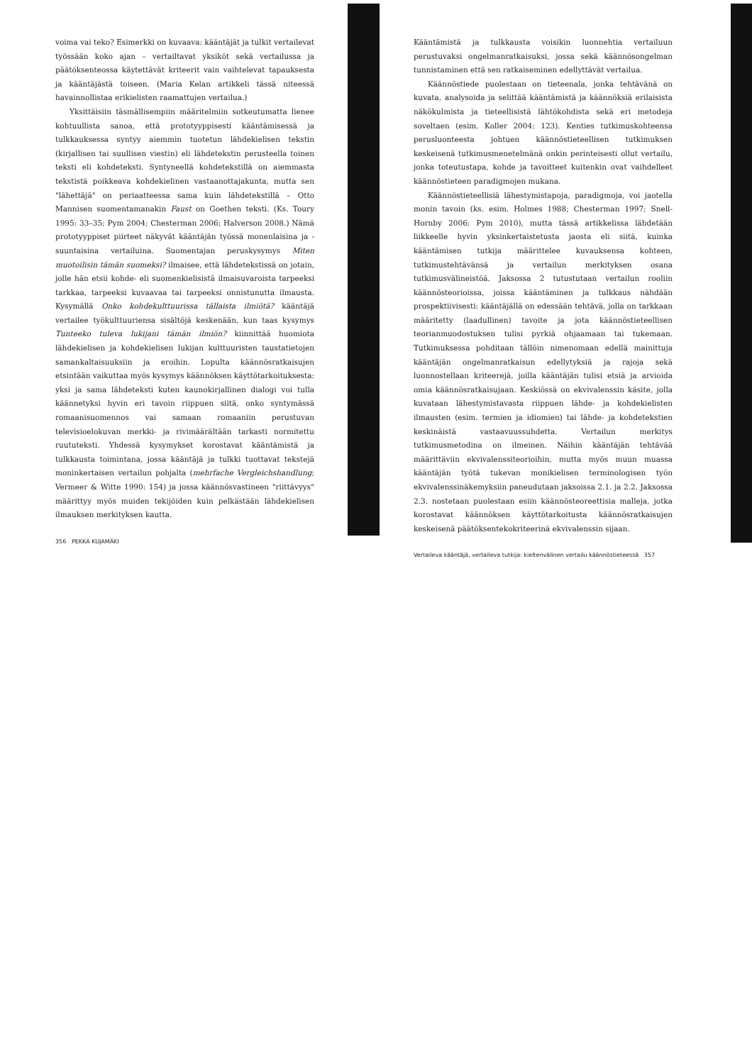voima vai teko? Esimerkki on kuvaava: kääntäjät ja tulkit vertailevat työssään koko ajan – vertailtavat yksiköt sekä vertailussa ja päätöksenteossa käytettävät kriteerit vain vaihtelevat tapauksesta ja kääntäjästä toiseen. (Maria Kelan artikkeli tässä niteessä havainnollistaa erikielisten raamattujen vertailua.)
Yksittäisiin täsmällisempiin määritelmiin sotkeutumatta lienee kohtuullista sanoa, että prototyyppisesti kääntämisessä ja tulkkauksessa syntyy aiemmin tuotetun lähdekielisen tekstin (kirjallisen tai suullisen viestin) eli lähdetekstin perusteella toinen teksti eli kohdeteksti. Syntyneellä kohdetekstillä on aiemmasta tekstistä poikkeava kohdekielinen vastaanottajakunta, mutta sen "lähettäjä" on periaatteessa sama kuin lähdetekstillä – Otto Mannisen suomentamanakin Faust on Goethen teksti. (Ks. Toury 1995: 33–35; Pym 2004; Chesterman 2006; Halverson 2008.) Nämä prototyyppiset piirteet näkyvät kääntäjän työssä monenlaisina ja -suuntaisina vertailuina. Suomentajan peruskysymys Miten muotoilisin tämän suomeksi? ilmaisee, että lähdetekstissä on jotain, jolle hän etsii kohde- eli suomenkielisistä ilmaisuvaroista tarpeeksi tarkkaa, tarpeeksi kuvaavaa tai tarpeeksi onnistunutta ilmausta. Kysymällä Onko kohdekulttuurissa tällaista ilmiötä? kääntäjä vertailee työkulttuuriensa sisältöjä keskenään, kun taas kysymys Tunteeko tuleva lukijani tämän ilmiön? kiinnittää huomiota lähdekielisen ja kohdekielisen lukijan kulttuuristen taustatietojen samankaltaisuuksiin ja eroihin. Lopulta käännösratkaisujen etsintään vaikuttaa myös kysymys käännöksen käyttötarkoituksesta: yksi ja sama lähdeteksti kuten kaunokirjallinen dialogi voi tulla käännetyksi hyvin eri tavoin riippuen siitä, onko syntymässä romaanisuomennos vai samaan romaaniin perustuvan televisioelokuvan merkki- ja rivimäärältään tarkasti normitettu ruututeksti. Yhdessä kysymykset korostavat kääntämistä ja tulkkausta toimintana, jossa kääntäjä ja tulkki tuottavat tekstejä moninkertaisen vertailun pohjalta (mehrfache Vergleichshandlung; Vermeer & Witte 1990: 154) ja jossa käännösvastineen "riittävyys" määrittyy myös muiden tekijöiden kuin pelkästään lähdekielisen ilmauksen merkityksen kautta.
356 PEKKA KUJAMÄKI
Kääntämistä ja tulkkausta voisikin luonnehtia vertailuun perustuvaksi ongelmanratkaisuksi, jossa sekä käännösongelman tunnistaminen että sen ratkaiseminen edellyttävät vertailua.
Käännöstiede puolestaan on tieteenala, jonka tehtävänä on kuvata, analysoida ja selittää kääntämistä ja käännöksiä erilaisista näkökulmista ja tieteellisistä lähtökohdista sekä eri metodeja soveltaen (esim. Koller 2004: 123). Kenties tutkimuskohteensa perusluonteesta johtuen käännöstieteellisen tutkimuksen keskeisenä tutkimusmenetelmänä onkin perinteisesti ollut vertailu, jonka toteutustapa, kohde ja tavoitteet kuitenkin ovat vaihdelleet käännöstieteen paradigmojen mukana.
Käännöstieteellisiä lähestymistapoja, paradigmoja, voi jaotella monin tavoin (ks. esim. Holmes 1988; Chesterman 1997; Snell-Hornby 2006; Pym 2010), mutta tässä artikkelissa lähdetään liikkeelle hyvin yksinkertaistetusta jaosta eli siitä, kuinka kääntämisen tutkija määrittelee kuvauksensa kohteen, tutkimustehtävänsä ja vertailun merkityksen osana tutkimusvälineistöä. Jaksossa 2 tutustutaan vertailun rooliin käännösteorioissa, joissa kääntäminen ja tulkkaus nähdään prospektiivisesti: kääntäjällä on edessään tehtävä, jolla on tarkkaan määritetty (laadullinen) tavoite ja jota käännöstieteellisen teorianmuodostuksen tulisi pyrkiä ohjaamaan tai tukemaan. Tutkimuksessa pohditaan tällöin nimenomaan edellä mainittuja kääntäjän ongelmanratkaisun edellytyksiä ja rajoja sekä luonnostellaan kriteerejä, joilla kääntäjän tulisi etsiä ja arvioida omia käännösratkaisujaan. Keskiössä on ekvivalenssin käsite, jolla kuvataan lähestymistavasta riippuen lähde- ja kohdekielisten ilmausten (esim. termien ja idiomien) tai lähde- ja kohdetekstien keskinäistä vastaavuussuhdetta. Vertailun merkitys tutkimusmetodina on ilmeinen. Näihin kääntäjän tehtävää määrittäviin ekvivalenssiteorioihin, mutta myös muun muassa kääntäjän työtä tukevan monikielisen terminologisen työn ekvivalenssinäkemyksiin paneudutaan jaksoissa 2.1. ja 2.2. Jaksossa 2.3. nostetaan puolestaan esiin käännösteoreettisia malleja, jotka korostavat käännöksen käyttötarkoitusta käännösratkaisujen keskeisenä päätöksentekokriteerinä ekvivalenssin sijaan.
Vertaileva kääntäjä, vertaileva tutkija: kieltenvälinen vertailu käännöstieteessä 357